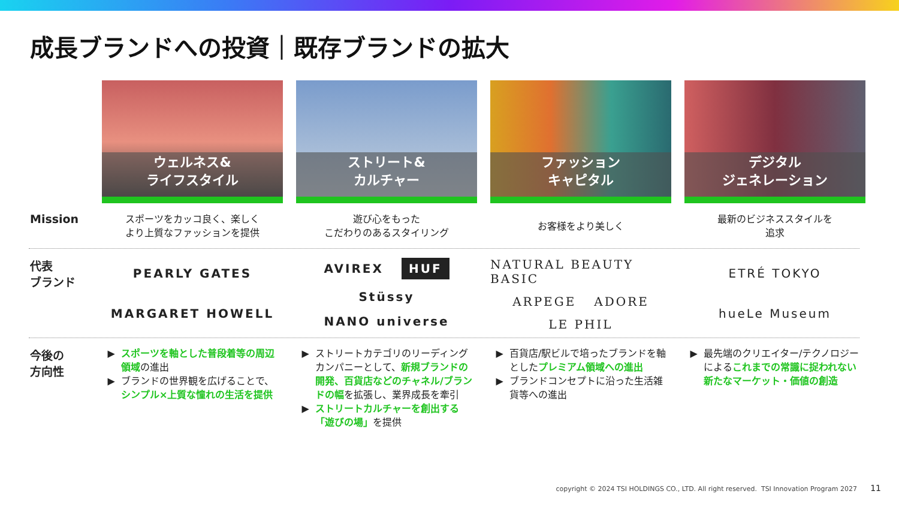成長ブランドへの投資｜既存ブランドの拡大
ウェルネス&
ライフスタイル
ストリート&
カルチャー
ファッション
キャピタル
デジタル
ジェネレーション
Mission
スポーツをカッコ良く、楽しく
より上質なファッションを提供
遊び心をもった
こだわりのあるスタイリング
お客様をより美しく
最新のビジネススタイルを
追求
代表
ブランド
PEARLY GATES MARGARET HOWELL
AVIREX HUF Stüssy NANO universe
NATURAL BEAUTY BASIC ARPEGE ADORE LE PHIL
ETRÉ TOKYO hueLe Museum
今後の
方向性
スポーツを軸とした普段着等の周辺領域の進出
ブランドの世界観を広げることで、シンプル×上質な憧れの生活を提供
ストリートカテゴリのリーディングカンパニーとして、新規ブランドの開発、百貨店などのチャネル/ブランドの幅を拡張し、業界成長を牽引
ストリートカルチャーを創出する「遊びの場」を提供
百貨店/駅ビルで培ったブランドを軸としたプレミアム領域への進出
ブランドコンセプトに沿った生活雑貨等への進出
最先端のクリエイター/テクノロジーによるこれまでの常識に捉われない新たなマーケット・価値の創造
copyright © 2024 TSI HOLDINGS CO., LTD. All right reserved. TSI Innovation Program 2027
11